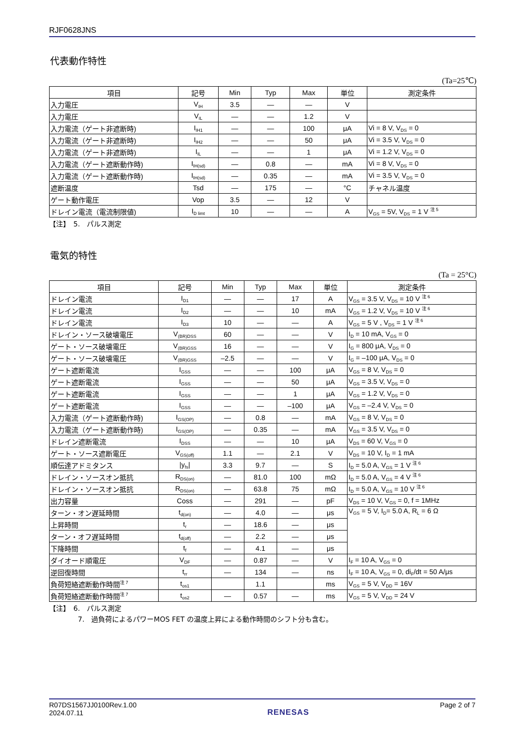RJF0628JNS
代表動作特性
(Ta=25℃)
| 項目 | 記号 | Min | Typ | Max | 単位 | 測定条件 |
| --- | --- | --- | --- | --- | --- | --- |
| 入力電圧 | V<sub>IH</sub> | 3.5 | — | — | V | |
| 入力電圧 | V<sub>IL</sub> | — | — | 1.2 | V | |
| 入力電流（ゲート非遮断時) | I<sub>IH1</sub> | — | — | 100 | μA | Vi = 8 V, V<sub>DS</sub> = 0 |
| 入力電流（ゲート非遮断時) | I<sub>IH2</sub> | — | — | 50 | μA | Vi = 3.5 V, V<sub>DS</sub> = 0 |
| 入力電流（ゲート非遮断時) | I<sub>IL</sub> | — | — | 1 | μA | Vi = 1.2 V, V<sub>DS</sub> = 0 |
| 入力電流（ゲート遮断動作時) | I<sub>IH(sd)</sub> | — | 0.8 | — | mA | Vi = 8 V, V<sub>DS</sub> = 0 |
| 入力電流（ゲート遮断動作時) | I<sub>IH(sd)</sub> | — | 0.35 | — | mA | Vi = 3.5 V, V<sub>DS</sub> = 0 |
| 遮断温度 | Tsd | — | 175 | — | °C | チャネル温度 |
| ゲート動作電圧 | Vop | 3.5 | — | 12 | V | |
| ドレイン電流（電流制限値) | I<sub>D limt</sub> | 10 | — | — | A | V<sub>GS</sub> = 5V, V<sub>DS</sub> = 1 V <sup>注 5</sup> |
【注】　5.　パルス測定
電気的特性
(Ta = 25°C)
| 項目 | 記号 | Min | Typ | Max | 単位 | 測定条件 |
| --- | --- | --- | --- | --- | --- | --- |
| ドレイン電流 | I<sub>D1</sub> | — | — | 17 | A | V<sub>GS</sub> = 3.5 V, V<sub>DS</sub> = 10 V <sup>注 6</sup> |
| ドレイン電流 | I<sub>D2</sub> | — | — | 10 | mA | V<sub>GS</sub> = 1.2 V, V<sub>DS</sub> = 10 V <sup>注 6</sup> |
| ドレイン電流 | I<sub>D3</sub> | 10 | — | — | A | V<sub>GS</sub> = 5 V , V<sub>DS</sub> = 1 V <sup>注 6</sup> |
| ドレイン・ソース破壊電圧 | V<sub>(BR)DSS</sub> | 60 | — | — | V | I<sub>D</sub> = 10 mA, V<sub>GS</sub> = 0 |
| ゲート・ソース破壊電圧 | V<sub>(BR)GSS</sub> | 16 | — | — | V | I<sub>G</sub> = 800 μA, V<sub>DS</sub> = 0 |
| ゲート・ソース破壊電圧 | V<sub>(BR)GSS</sub> | –2.5 | — | — | V | I<sub>G</sub> = –100 μA, V<sub>DS</sub> = 0 |
| ゲート遮断電流 | I<sub>GSS</sub> | — | — | 100 | μA | V<sub>GS</sub> = 8 V, V<sub>DS</sub> = 0 |
| ゲート遮断電流 | I<sub>GSS</sub> | — | — | 50 | μA | V<sub>GS</sub> = 3.5 V, V<sub>DS</sub> = 0 |
| ゲート遮断電流 | I<sub>GSS</sub> | — | — | 1 | μA | V<sub>GS</sub> = 1.2 V, V<sub>DS</sub> = 0 |
| ゲート遮断電流 | I<sub>GSS</sub> | — | — | –100 | μA | V<sub>GS</sub> = –2.4 V, V<sub>DS</sub> = 0 |
| 入力電流（ゲート遮断動作時) | I<sub>GS(OP)</sub> | — | 0.8 | — | mA | V<sub>GS</sub> = 8 V, V<sub>DS</sub> = 0 |
| 入力電流（ゲート遮断動作時) | I<sub>GS(OP)</sub> | — | 0.35 | — | mA | V<sub>GS</sub> = 3.5 V, V<sub>DS</sub> = 0 |
| ドレイン遮断電流 | I<sub>DSS</sub> | — | — | 10 | μA | V<sub>DS</sub> = 60 V, V<sub>GS</sub> = 0 |
| ゲート・ソース遮断電圧 | V<sub>GS(off)</sub> | 1.1 | — | 2.1 | V | V<sub>DS</sub> = 10 V, I<sub>D</sub> = 1 mA |
| 順伝達アドミタンス | /y<sub>fs</sub>/ | 3.3 | 9.7 | — | S | I<sub>D</sub> = 5.0 A, V<sub>GS</sub> = 1 V <sup>注 6</sup> |
| ドレイン・ソースオン抵抗 | R<sub>DS(on)</sub> | — | 81.0 | 100 | mΩ | I<sub>D</sub> = 5.0 A, V<sub>GS</sub> = 4 V <sup>注 6</sup> |
| ドレイン・ソースオン抵抗 | R<sub>DS(on)</sub> | — | 63.8 | 75 | mΩ | I<sub>D</sub> = 5.0 A, V<sub>GS</sub> = 10 V <sup>注 6</sup> |
| 出力容量 | Coss | — | 291 | — | pF | V<sub>DS</sub> = 10 V, V<sub>GS</sub> = 0, f = 1MHz |
| ターン・オン遅延時間 | t<sub>d(on)</sub> | — | 4.0 | — | μs | V<sub>GS</sub> = 5 V, I<sub>D</sub>= 5.0 A, R<sub>L</sub> = 6 Ω |
| 上昇時間 | t<sub>r</sub> | — | 18.6 | — | μs | |
| ターン・オフ遅延時間 | t<sub>d(off)</sub> | — | 2.2 | — | μs | |
| 下降時間 | t<sub>f</sub> | — | 4.1 | — | μs | |
| ダイオード順電圧 | V<sub>DF</sub> | — | 0.87 | — | V | I<sub>F</sub> = 10 A, V<sub>GS</sub> = 0 |
| 逆回復時間 | t<sub>rr</sub> | — | 134 | — | ns | I<sub>F</sub> = 10 A, V<sub>GS</sub> = 0, di<sub>F</sub>/dt = 50 A/μs |
| 負荷短絡遮断動作時間<sup>注 7</sup> | t<sub>os1</sub> | | 1.1 | | ms | V<sub>GS</sub> = 5 V, V<sub>DD</sub> = 16V |
| 負荷短絡遮断動作時間<sup>注 7</sup> | t<sub>os2</sub> | — | 0.57 | — | ms | V<sub>GS</sub> = 5 V, V<sub>DD</sub> = 24 V |
【注】　6.　パルス測定
7.　過負荷によるパワーMOS FET の温度上昇による動作時間のシフト分も含む。
R07DS1567JJ0100Rev.1.00
2024.07.11
RENESAS
Page 2 of 7